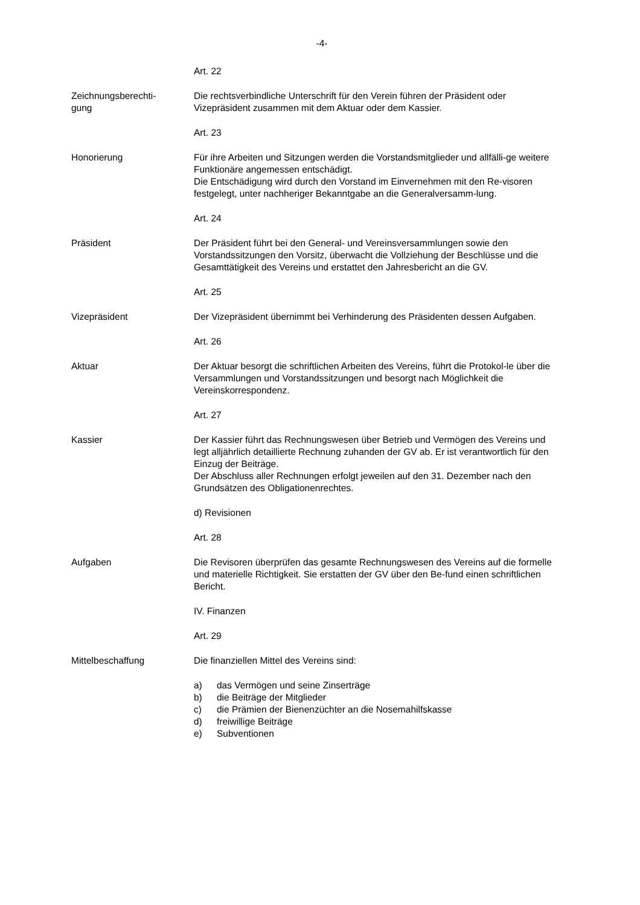-4-
Art. 22
Zeichnungsberechti-
gung
Die rechtsverbindliche Unterschrift für den Verein führen der Präsident oder Vizepräsident zusammen mit dem Aktuar oder dem Kassier.
Art. 23
Honorierung Für ihre Arbeiten und Sitzungen werden die Vorstandsmitglieder und allfälli-ge weitere Funktionäre angemessen entschädigt.
Die Entschädigung wird durch den Vorstand im Einvernehmen mit den Re-visoren festgelegt, unter nachheriger Bekanntgabe an die Generalversamm-lung.
Art. 24
Präsident Der Präsident führt bei den General- und Vereinsversammlungen sowie den Vorstandssitzungen den Vorsitz, überwacht die Vollziehung der Beschlüsse und die Gesamttätigkeit des Vereins und erstattet den Jahresbericht an die GV.
Art. 25
Vizepräsident Der Vizepräsident übernimmt bei Verhinderung des Präsidenten dessen Aufgaben.
Art. 26
Aktuar Der Aktuar besorgt die schriftlichen Arbeiten des Vereins, führt die Protokol-le über die Versammlungen und Vorstandssitzungen und besorgt nach Möglichkeit die Vereinskorrespondenz.
Art. 27
Kassier Der Kassier führt das Rechnungswesen über Betrieb und Vermögen des Vereins und legt alljährlich detaillierte Rechnung zuhanden der GV ab. Er ist verantwortlich für den Einzug der Beiträge.
Der Abschluss aller Rechnungen erfolgt jeweilen auf den 31. Dezember nach den Grundsätzen des Obligationenrechtes.
d) Revisionen
Art. 28
Aufgaben Die Revisoren überprüfen das gesamte Rechnungswesen des Vereins auf die formelle und materielle Richtigkeit. Sie erstatten der GV über den Be-fund einen schriftlichen Bericht.
IV. Finanzen
Art. 29
Mittelbeschaffung Die finanziellen Mittel des Vereins sind:
a) das Vermögen und seine Zinserträge
b) die Beiträge der Mitglieder
c) die Prämien der Bienenzüchter an die Nosemahilfskasse
d) freiwillige Beiträge
e) Subventionen